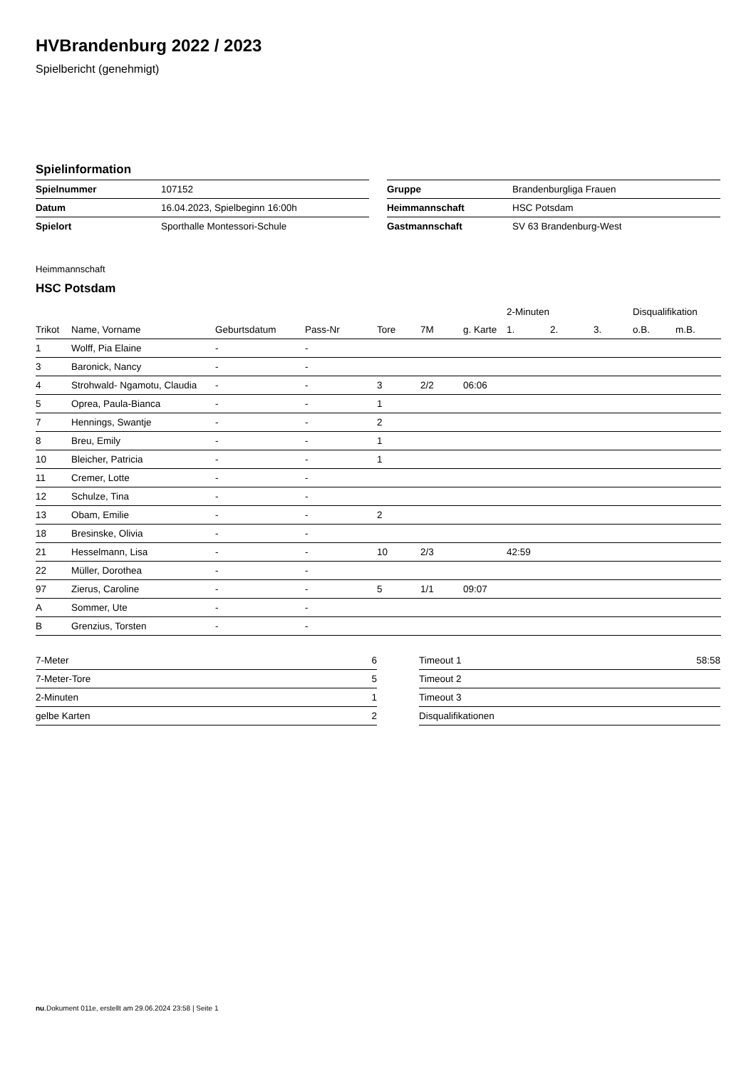HVBrandenburg 2022 / 2023
Spielbericht (genehmigt)
Spielinformation
| Spielnummer | 107152 |
| Datum | 16.04.2023, Spielbeginn 16:00h |
| Spielort | Sporthalle Montessori-Schule |
| Gruppe | Brandenburgliga Frauen |
| Heimmannschaft | HSC Potsdam |
| Gastmannschaft | SV 63 Brandenburg-West |
Heimmannschaft
HSC Potsdam
| | | | | | | | 2-Minuten | | | Disqualifikation | |
| --- | --- | --- | --- | --- | --- | --- | --- | --- | --- | --- | --- |
| Trikot | Name, Vorname | Geburtsdatum | Pass-Nr | Tore | 7M | g. Karte | 1. | 2. | 3. | o.B. | m.B. |
| 1 | Wolff, Pia Elaine | - | - | | | | | | | | |
| 3 | Baronick, Nancy | - | - | | | | | | | | |
| 4 | Strohwald- Ngamotu, Claudia | - | - | 3 | 2/2 | 06:06 | | | | | |
| 5 | Oprea, Paula-Bianca | - | - | 1 | | | | | | | |
| 7 | Hennings, Swantje | - | - | 2 | | | | | | | |
| 8 | Breu, Emily | - | - | 1 | | | | | | | |
| 10 | Bleicher, Patricia | - | - | 1 | | | | | | | |
| 11 | Cremer, Lotte | - | - | | | | | | | | |
| 12 | Schulze, Tina | - | - | | | | | | | | |
| 13 | Obam, Emilie | - | - | 2 | | | | | | | |
| 18 | Bresinske, Olivia | - | - | | | | | | | | |
| 21 | Hesselmann, Lisa | - | - | 10 | 2/3 | | 42:59 | | | | |
| 22 | Müller, Dorothea | - | - | | | | | | | | |
| 97 | Zierus, Caroline | - | - | 5 | 1/1 | 09:07 | | | | | |
| A | Sommer, Ute | - | - | | | | | | | | |
| B | Grenzius, Torsten | - | - | | | | | | | | |
| 7-Meter | 6 |
| 7-Meter-Tore | 5 |
| 2-Minuten | 1 |
| gelbe Karten | 2 |
| Timeout 1 | 58:58 |
| Timeout 2 | |
| Timeout 3 | |
| Disqualifikationen | |
nu.Dokument 011e, erstellt am 29.06.2024 23:58 | Seite 1